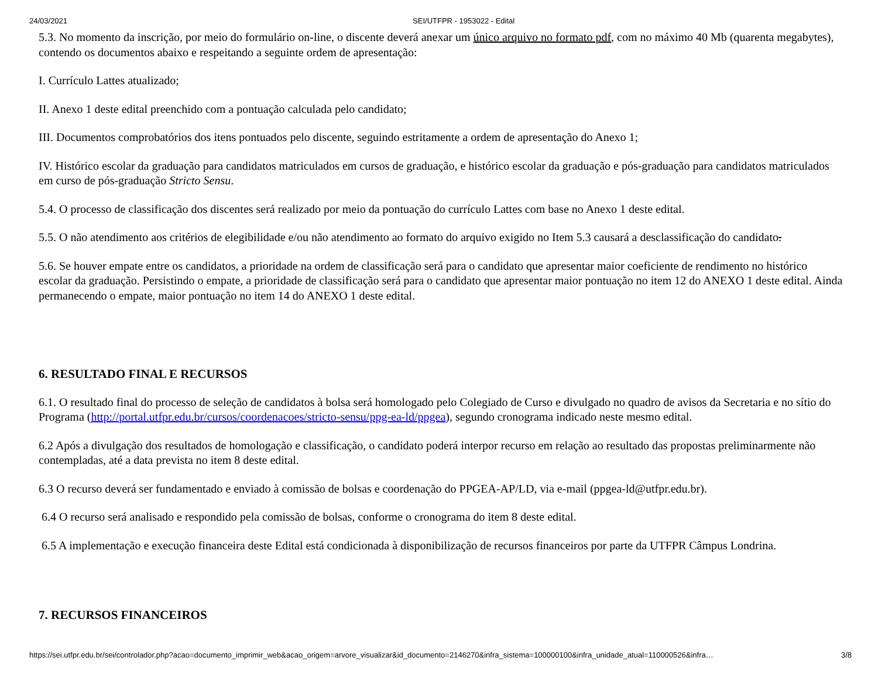24/03/2021 SEI/UTFPR - 1953022 - Edital
5.3. No momento da inscrição, por meio do formulário on-line, o discente deverá anexar um único arquivo no formato pdf, com no máximo 40 Mb (quarenta megabytes), contendo os documentos abaixo e respeitando a seguinte ordem de apresentação:
I. Currículo Lattes atualizado;
II. Anexo 1 deste edital preenchido com a pontuação calculada pelo candidato;
III. Documentos comprobatórios dos itens pontuados pelo discente, seguindo estritamente a ordem de apresentação do Anexo 1;
IV. Histórico escolar da graduação para candidatos matriculados em cursos de graduação, e histórico escolar da graduação e pós-graduação para candidatos matriculados em curso de pós-graduação Stricto Sensu.
5.4. O processo de classificação dos discentes será realizado por meio da pontuação do currículo Lattes com base no Anexo 1 deste edital.
5.5. O não atendimento aos critérios de elegibilidade e/ou não atendimento ao formato do arquivo exigido no Item 5.3 causará a desclassificação do candidato.
5.6. Se houver empate entre os candidatos, a prioridade na ordem de classificação será para o candidato que apresentar maior coeficiente de rendimento no histórico escolar da graduação. Persistindo o empate, a prioridade de classificação será para o candidato que apresentar maior pontuação no item 12 do ANEXO 1 deste edital. Ainda permanecendo o empate, maior pontuação no item 14 do ANEXO 1 deste edital.
6. RESULTADO FINAL E RECURSOS
6.1. O resultado final do processo de seleção de candidatos à bolsa será homologado pelo Colegiado de Curso e divulgado no quadro de avisos da Secretaria e no sítio do Programa (http://portal.utfpr.edu.br/cursos/coordenacoes/stricto-sensu/ppg-ea-ld/ppgea), segundo cronograma indicado neste mesmo edital.
6.2 Após a divulgação dos resultados de homologação e classificação, o candidato poderá interpor recurso em relação ao resultado das propostas preliminarmente não contempladas, até a data prevista no item 8 deste edital.
6.3 O recurso deverá ser fundamentado e enviado à comissão de bolsas e coordenação do PPGEA-AP/LD, via e-mail (ppgea-ld@utfpr.edu.br).
6.4 O recurso será analisado e respondido pela comissão de bolsas, conforme o cronograma do item 8 deste edital.
6.5 A implementação e execução financeira deste Edital está condicionada à disponibilização de recursos financeiros por parte da UTFPR Câmpus Londrina.
7. RECURSOS FINANCEIROS
https://sei.utfpr.edu.br/sei/controlador.php?acao=documento_imprimir_web&acao_origem=arvore_visualizar&id_documento=2146270&infra_sistema=100000100&infra_unidade_atual=110000526&infra… 3/8